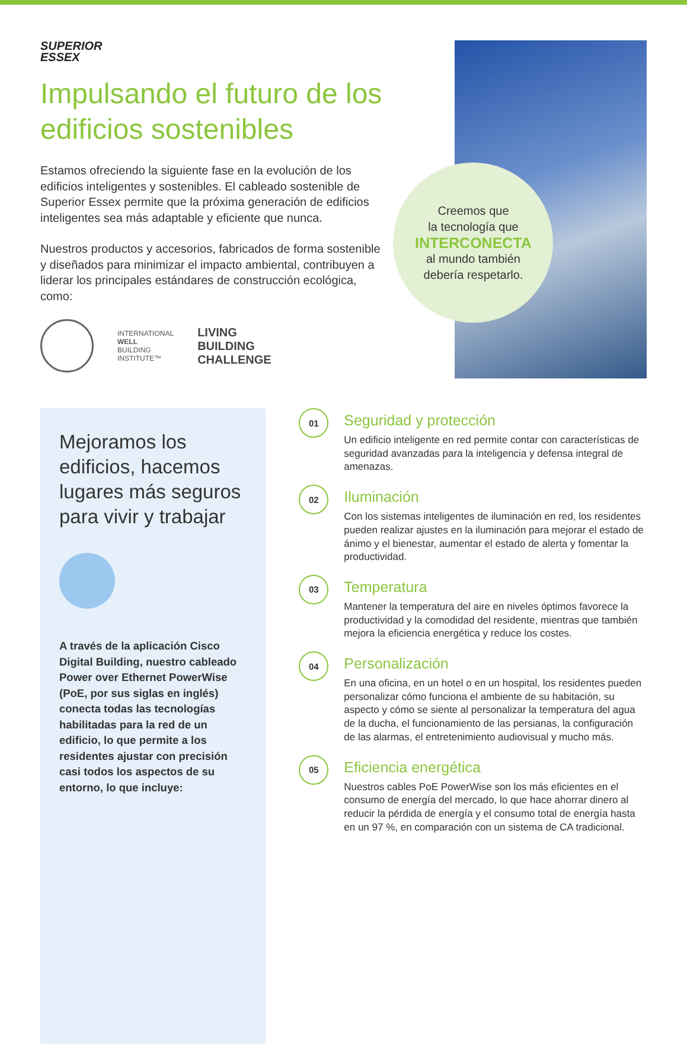SUPERIOR
ESSEX
Impulsando el futuro de los edificios sostenibles
Estamos ofreciendo la siguiente fase en la evolución de los edificios inteligentes y sostenibles. El cableado sostenible de Superior Essex permite que la próxima generación de edificios inteligentes sea más adaptable y eficiente que nunca.
Nuestros productos y accesorios, fabricados de forma sostenible y diseñados para minimizar el impacto ambiental, contribuyen a liderar los principales estándares de construcción ecológica, como:
INTERNATIONAL
WELL
BUILDING
INSTITUTE™
LIVING
BUILDING
CHALLENGE
Creemos que
la tecnología que
INTERCONECTA
al mundo también
debería respetarlo.
Mejoramos los edificios, hacemos lugares más seguros para vivir y trabajar
A través de la aplicación Cisco Digital Building, nuestro cableado Power over Ethernet PowerWise (PoE, por sus siglas en inglés) conecta todas las tecnologías habilitadas para la red de un edificio, lo que permite a los residentes ajustar con precisión casi todos los aspectos de su entorno, lo que incluye:
01
Seguridad y protección
Un edificio inteligente en red permite contar con características de seguridad avanzadas para la inteligencia y defensa integral de amenazas.
02
Iluminación
Con los sistemas inteligentes de iluminación en red, los residentes pueden realizar ajustes en la iluminación para mejorar el estado de ánimo y el bienestar, aumentar el estado de alerta y fomentar la productividad.
03
Temperatura
Mantener la temperatura del aire en niveles óptimos favorece la productividad y la comodidad del residente, mientras que también mejora la eficiencia energética y reduce los costes.
04
Personalización
En una oficina, en un hotel o en un hospital, los residentes pueden personalizar cómo funciona el ambiente de su habitación, su aspecto y cómo se siente al personalizar la temperatura del agua de la ducha, el funcionamiento de las persianas, la configuración de las alarmas, el entretenimiento audiovisual y mucho más.
05
Eficiencia energética
Nuestros cables PoE PowerWise son los más eficientes en el consumo de energía del mercado, lo que hace ahorrar dinero al reducir la pérdida de energía y el consumo total de energía hasta en un 97 %, en comparación con un sistema de CA tradicional.